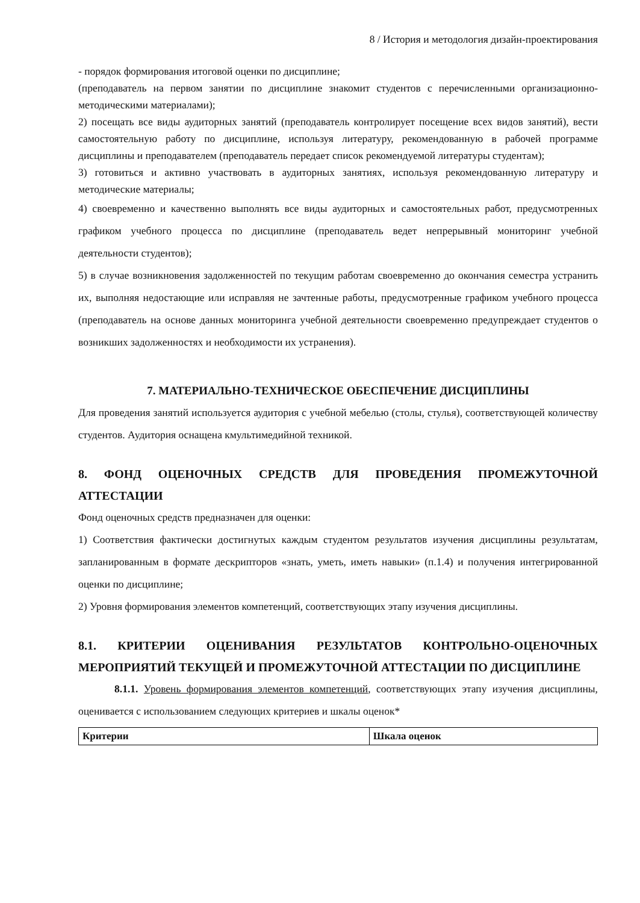8 / История и методология дизайн-проектирования
- порядок формирования итоговой оценки по дисциплине;
(преподаватель на первом занятии по дисциплине знакомит студентов с перечисленными организационно-методическими материалами);
2) посещать все виды аудиторных занятий (преподаватель контролирует посещение всех видов занятий), вести самостоятельную работу по дисциплине, используя литературу, рекомендованную в рабочей программе дисциплины и преподавателем (преподаватель передает список рекомендуемой литературы студентам);
3) готовиться и активно участвовать в аудиторных занятиях, используя рекомендованную литературу и методические материалы;
4) своевременно и качественно выполнять все виды аудиторных и самостоятельных работ, предусмотренных графиком учебного процесса по дисциплине (преподаватель ведет непрерывный мониторинг учебной деятельности студентов);
5) в случае возникновения задолженностей по текущим работам своевременно до окончания семестра устранить их, выполняя недостающие или исправляя не зачтенные работы, предусмотренные графиком учебного процесса (преподаватель на основе данных мониторинга учебной деятельности своевременно предупреждает студентов о возникших задолженностях и необходимости их устранения).
7. МАТЕРИАЛЬНО-ТЕХНИЧЕСКОЕ ОБЕСПЕЧЕНИЕ ДИСЦИПЛИНЫ
Для проведения занятий используется аудитория с учебной мебелью (столы, стулья), соответствующей количеству студентов. Аудитория оснащена кмультимедийной техникой.
8. ФОНД ОЦЕНОЧНЫХ СРЕДСТВ ДЛЯ ПРОВЕДЕНИЯ ПРОМЕЖУТОЧНОЙ АТТЕСТАЦИИ
Фонд оценочных средств предназначен для оценки:
1) Соответствия фактически достигнутых каждым студентом результатов изучения дисциплины результатам, запланированным в формате дескрипторов «знать, уметь, иметь навыки» (п.1.4) и получения интегрированной оценки по дисциплине;
2) Уровня формирования элементов компетенций, соответствующих этапу изучения дисциплины.
8.1. КРИТЕРИИ ОЦЕНИВАНИЯ РЕЗУЛЬТАТОВ КОНТРОЛЬНО-ОЦЕНОЧНЫХ МЕРОПРИЯТИЙ ТЕКУЩЕЙ И ПРОМЕЖУТОЧНОЙ АТТЕСТАЦИИ ПО ДИСЦИПЛИНЕ
8.1.1. Уровень формирования элементов компетенций, соответствующих этапу изучения дисциплины, оценивается с использованием следующих критериев и шкалы оценок*
| Критерии | Шкала оценок |
| --- | --- |